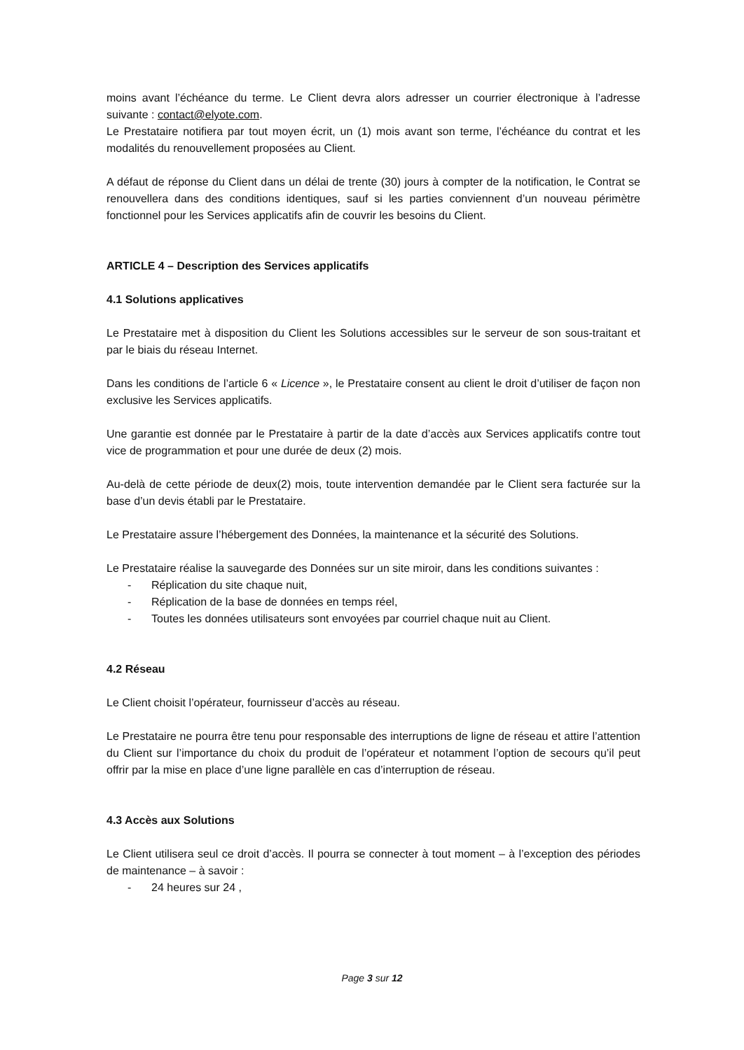moins avant l’échéance du terme. Le Client devra alors adresser un courrier électronique à l’adresse suivante : contact@elyote.com.
Le Prestataire notifiera par tout moyen écrit, un (1) mois avant son terme, l’échéance du contrat et les modalités du renouvellement proposées au Client.
A défaut de réponse du Client dans un délai de trente (30) jours à compter de la notification, le Contrat se renouvellera dans des conditions identiques, sauf si les parties conviennent d’un nouveau périmètre fonctionnel pour les Services applicatifs afin de couvrir les besoins du Client.
ARTICLE 4 – Description des Services applicatifs
4.1 Solutions applicatives
Le Prestataire met à disposition du Client les Solutions accessibles sur le serveur de son sous-traitant et par le biais du réseau Internet.
Dans les conditions de l’article 6 « Licence », le Prestataire consent au client le droit d’utiliser de façon non exclusive les Services applicatifs.
Une garantie est donnée par le Prestataire à partir de la date d’accès aux Services applicatifs contre tout vice de programmation et pour une durée de deux (2) mois.
Au-delà de cette période de deux(2) mois, toute intervention demandée par le Client sera facturée sur la base d’un devis établi par le Prestataire.
Le Prestataire assure l’hébergement des Données, la maintenance et la sécurité des Solutions.
Le Prestataire réalise la sauvegarde des Données sur un site miroir, dans les conditions suivantes :
- Réplication du site chaque nuit,
- Réplication de la base de données en temps réel,
- Toutes les données utilisateurs sont envoyées par courriel chaque nuit au Client.
4.2 Réseau
Le Client choisit l’opérateur, fournisseur d’accès au réseau.
Le Prestataire ne pourra être tenu pour responsable des interruptions de ligne de réseau et attire l’attention du Client sur l’importance du choix du produit de l’opérateur et notamment l’option de secours qu’il peut offrir par la mise en place d’une ligne parallèle en cas d’interruption de réseau.
4.3 Accès aux Solutions
Le Client utilisera seul ce droit d’accès. Il pourra se connecter à tout moment – à l’exception des périodes de maintenance – à savoir :
- 24 heures sur 24 ,
Page 3 sur 12